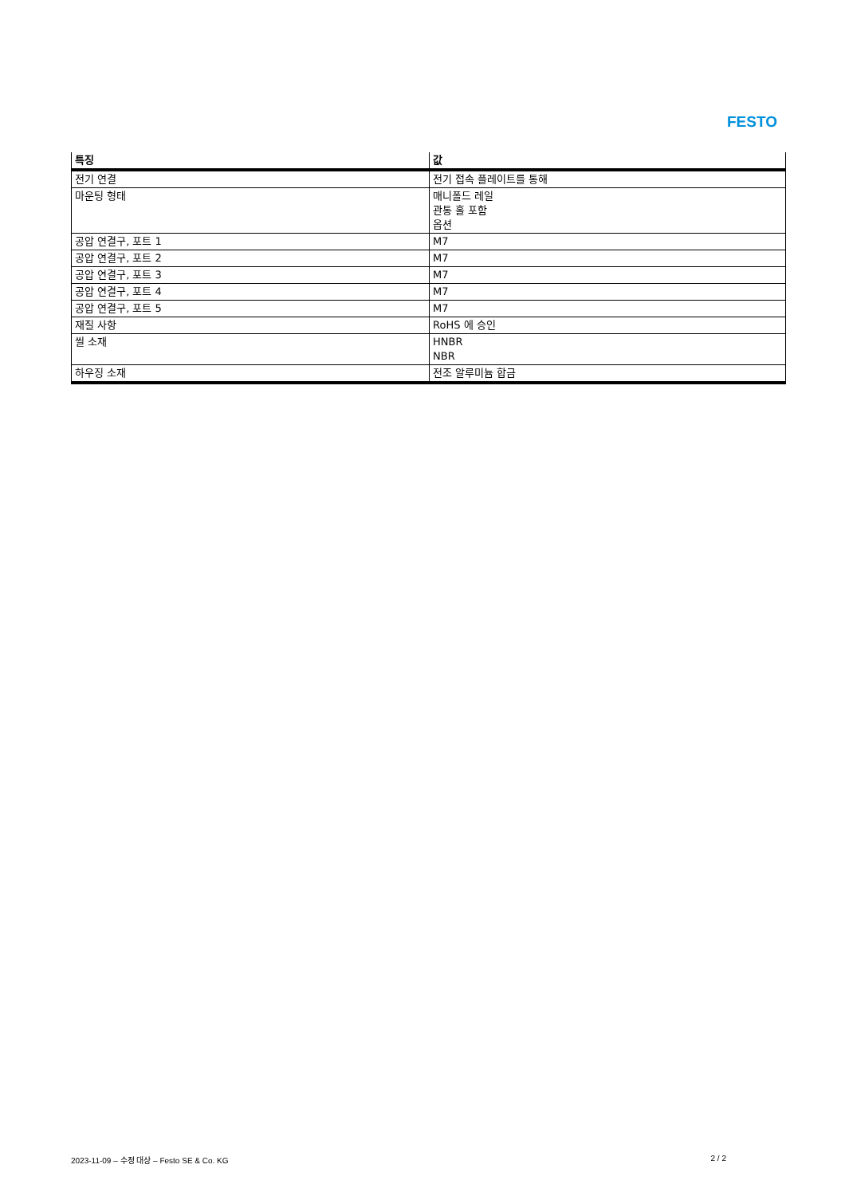FESTO
| 특징 | 값 |
| --- | --- |
| 전기 연결 | 전기 접속 플레이트를 통해 |
| 마운팅 형태 | 매니폴드 레일 관통 홀 포함 옵션 |
| 공압 연결구, 포트 1 | M7 |
| 공압 연결구, 포트 2 | M7 |
| 공압 연결구, 포트 3 | M7 |
| 공압 연결구, 포트 4 | M7 |
| 공압 연결구, 포트 5 | M7 |
| 재질 사항 | RoHS 에 승인 |
| 씰 소재 | HNBR NBR |
| 하우징 소재 | 전조 알루미늄 합금 |
2023-11-09 – 수정 대상 – Festo SE & Co. KG 2 / 2